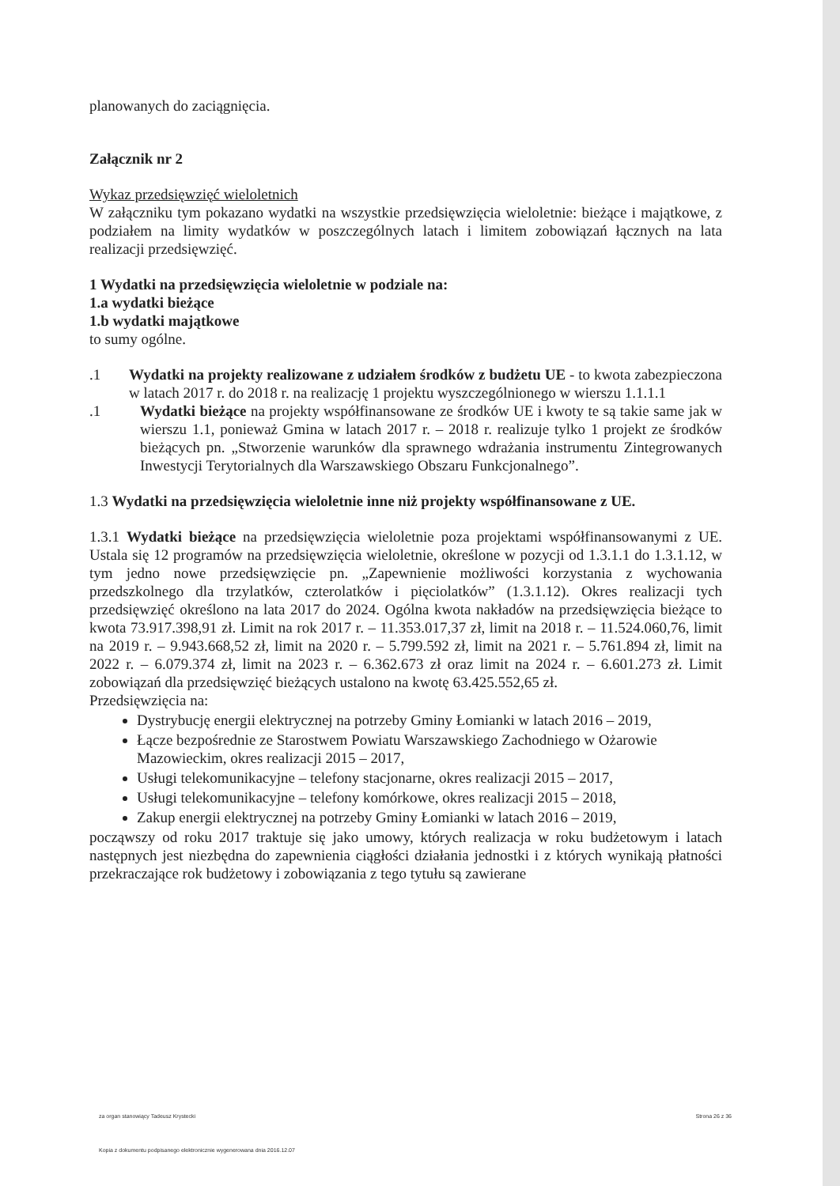planowanych do zaciągnięcia.
Załącznik nr 2
Wykaz przedsięwzięć wieloletnich
W załączniku tym pokazano wydatki na wszystkie przedsięwzięcia wieloletnie: bieżące i majątkowe, z podziałem na limity wydatków w poszczególnych latach i limitem zobowiązań łącznych na lata realizacji przedsięwzięć.
1 Wydatki na przedsięwzięcia wieloletnie w podziale na:
1.a wydatki bieżące
1.b wydatki majątkowe
to sumy ogólne.
.1 Wydatki na projekty realizowane z udziałem środków z budżetu UE - to kwota zabezpieczona w latach 2017 r. do 2018 r. na realizację 1 projektu wyszczególnionego w wierszu 1.1.1.1
.1 Wydatki bieżące na projekty współfinansowane ze środków UE i kwoty te są takie same jak w wierszu 1.1, ponieważ Gmina w latach 2017 r. – 2018 r. realizuje tylko 1 projekt ze środków bieżących pn. „Stworzenie warunków dla sprawnego wdrażania instrumentu Zintegrowanych Inwestycji Terytorialnych dla Warszawskiego Obszaru Funkcjonalnego”.
1.3 Wydatki na przedsięwzięcia wieloletnie inne niż projekty współfinansowane z UE.
1.3.1 Wydatki bieżące na przedsięwzięcia wieloletnie poza projektami współfinansowanymi z UE. Ustala się 12 programów na przedsięwzięcia wieloletnie, określone w pozycji od 1.3.1.1 do 1.3.1.12, w tym jedno nowe przedsięwzięcie pn. „Zapewnienie możliwości korzystania z wychowania przedszkolnego dla trzylatków, czterolatków i pięciolatków” (1.3.1.12). Okres realizacji tych przedsięwzięć określono na lata 2017 do 2024. Ogólna kwota nakładów na przedsięwzięcia bieżące to kwota 73.917.398,91 zł. Limit na rok 2017 r. – 11.353.017,37 zł, limit na 2018 r. – 11.524.060,76, limit na 2019 r. – 9.943.668,52 zł, limit na 2020 r. – 5.799.592 zł, limit na 2021 r. – 5.761.894 zł, limit na 2022 r. – 6.079.374 zł, limit na 2023 r. – 6.362.673 zł oraz limit na 2024 r. – 6.601.273 zł. Limit zobowiązań dla przedsięwzięć bieżących ustalono na kwotę 63.425.552,65 zł.
Przedsięwzięcia na:
Dystrybucję energii elektrycznej na potrzeby Gminy Łomianki w latach 2016 – 2019,
Łącze bezpośrednie ze Starostwem Powiatu Warszawskiego Zachodniego w Ożarowie Mazowieckim, okres realizacji 2015 – 2017,
Usługi telekomunikacyjne – telefony stacjonarne, okres realizacji 2015 – 2017,
Usługi telekomunikacyjne – telefony komórkowe, okres realizacji 2015 – 2018,
Zakup energii elektrycznej na potrzeby Gminy Łomianki w latach 2016 – 2019,
począwszy od roku 2017 traktuje się jako umowy, których realizacja w roku budżetowym i latach następnych jest niezbędna do zapewnienia ciągłości działania jednostki i z których wynikają płatności przekraczające rok budżetowy i zobowiązania z tego tytułu są zawierane
za organ stanowiący Tadeusz Krystecki Strona 26 z 36
Kopia z dokumentu podpisanego elektronicznie wygenerowana dnia 2016.12.07